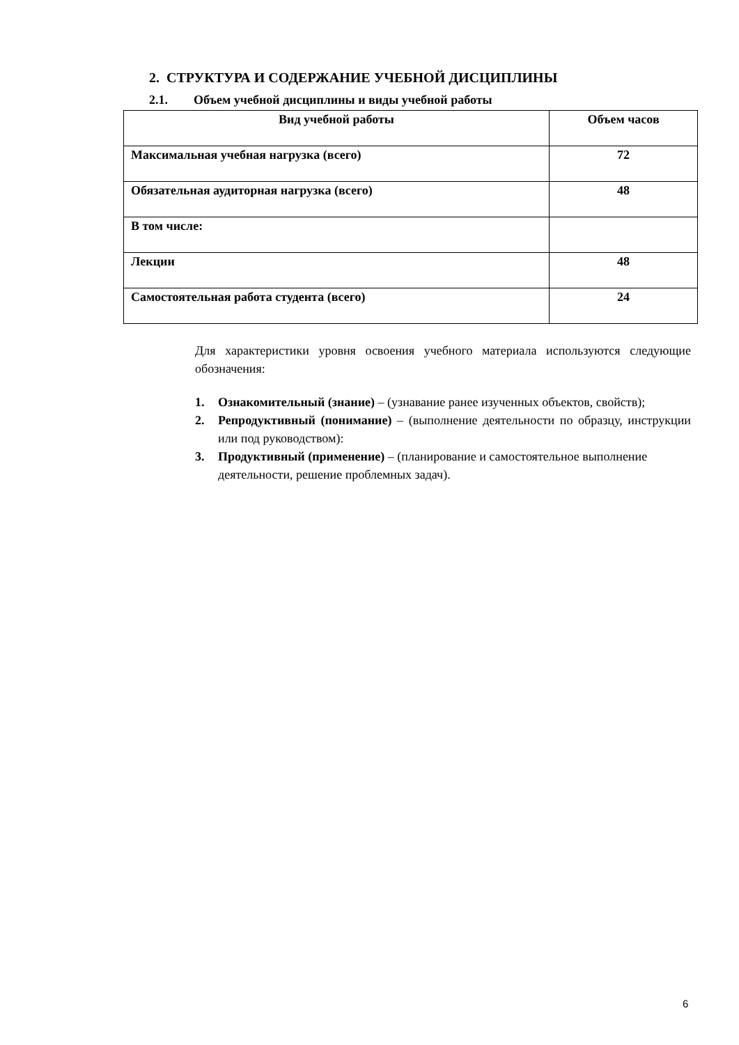2. СТРУКТУРА И СОДЕРЖАНИЕ УЧЕБНОЙ ДИСЦИПЛИНЫ
2.1. Объем учебной дисциплины и виды учебной работы
| Вид учебной работы | Объем часов |
| --- | --- |
| Максимальная учебная нагрузка (всего) | 72 |
| Обязательная аудиторная нагрузка (всего) | 48 |
| В том числе: | |
| Лекции | 48 |
| Самостоятельная работа студента (всего) | 24 |
Для характеристики уровня освоения учебного материала используются следующие обозначения:
1. Ознакомительный (знание) – (узнавание ранее изученных объектов, свойств);
2. Репродуктивный (понимание) – (выполнение деятельности по образцу, инструкции или под руководством):
3. Продуктивный (применение) – (планирование и самостоятельное выполнение деятельности, решение проблемных задач).
6